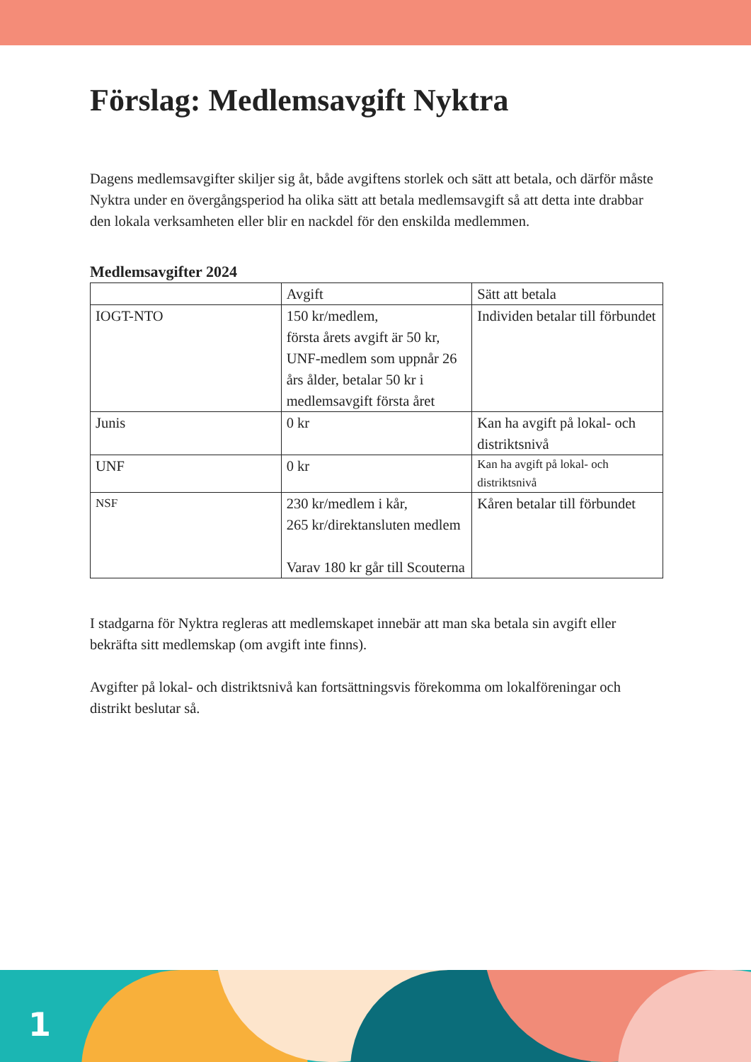Förslag: Medlemsavgift Nyktra
Dagens medlemsavgifter skiljer sig åt, både avgiftens storlek och sätt att betala, och därför måste Nyktra under en övergångsperiod ha olika sätt att betala medlemsavgift så att detta inte drabbar den lokala verksamheten eller blir en nackdel för den enskilda medlemmen.
Medlemsavgifter 2024
| | Avgift | Sätt att betala |
| IOGT-NTO | 150 kr/medlem, första årets avgift är 50 kr, UNF-medlem som uppnår 26 års ålder, betalar 50 kr i medlemsavgift första året | Individen betalar till förbundet |
| Junis | 0 kr | Kan ha avgift på lokal- och distriktsnivå |
| UNF | 0 kr | Kan ha avgift på lokal- och distriktsnivå |
| NSF | 230 kr/medlem i kår, 265 kr/direktansluten medlem Varav 180 kr går till Scouterna | Kåren betalar till förbundet |
I stadgarna för Nyktra regleras att medlemskapet innebär att man ska betala sin avgift eller bekräfta sitt medlemskap (om avgift inte finns).
Avgifter på lokal- och distriktsnivå kan fortsättningsvis förekomma om lokalföreningar och distrikt beslutar så.
1